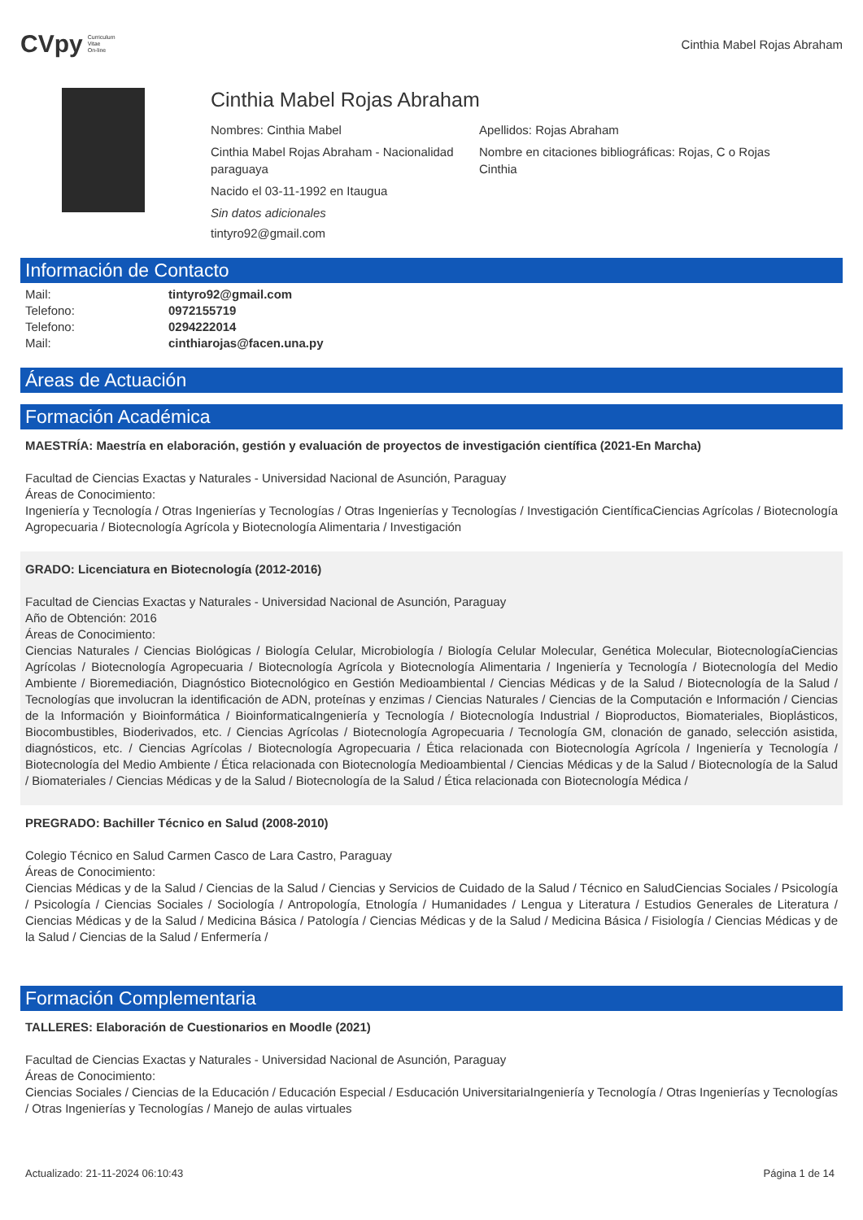CVpy Curriculum
Vitae
On-line
Cinthia Mabel Rojas Abraham
Cinthia Mabel Rojas Abraham
Nombres: Cinthia Mabel
Apellidos: Rojas Abraham
Cinthia Mabel Rojas Abraham - Nacionalidad paraguaya
Nombre en citaciones bibliográficas: Rojas, C o Rojas Cinthia
Nacido el 03-11-1992 en Itaugua
Sin datos adicionales
tintyro92@gmail.com
Información de Contacto
| Mail: | tintyro92@gmail.com |
| Telefono: | 0972155719 |
| Telefono: | 0294222014 |
| Mail: | cinthiarojas@facen.una.py |
Áreas de Actuación
Formación Académica
MAESTRÍA: Maestría en elaboración, gestión y evaluación de proyectos de investigación científica (2021-En Marcha)
Facultad de Ciencias Exactas y Naturales - Universidad Nacional de Asunción, Paraguay
Áreas de Conocimiento:
Ingeniería y Tecnología / Otras Ingenierías y Tecnologías / Otras Ingenierías y Tecnologías / Investigación CientíficaCiencias Agrícolas / Biotecnología Agropecuaria / Biotecnología Agrícola y Biotecnología Alimentaria / Investigación
GRADO: Licenciatura en Biotecnología (2012-2016)
Facultad de Ciencias Exactas y Naturales - Universidad Nacional de Asunción, Paraguay
Año de Obtención: 2016
Áreas de Conocimiento:
Ciencias Naturales / Ciencias Biológicas / Biología Celular, Microbiología / Biología Celular Molecular, Genética Molecular, BiotecnologíaCiencias Agrícolas / Biotecnología Agropecuaria / Biotecnología Agrícola y Biotecnología Alimentaria / Ingeniería y Tecnología / Biotecnología del Medio Ambiente / Bioremediación, Diagnóstico Biotecnológico en Gestión Medioambiental / Ciencias Médicas y de la Salud / Biotecnología de la Salud / Tecnologías que involucran la identificación de ADN, proteínas y enzimas / Ciencias Naturales / Ciencias de la Computación e Información / Ciencias de la Información y Bioinformática / BioinformaticaIngeniería y Tecnología / Biotecnología Industrial / Bioproductos, Biomateriales, Bioplásticos, Biocombustibles, Bioderivados, etc. / Ciencias Agrícolas / Biotecnología Agropecuaria / Tecnología GM, clonación de ganado, selección asistida, diagnósticos, etc. / Ciencias Agrícolas / Biotecnología Agropecuaria / Ética relacionada con Biotecnología Agrícola / Ingeniería y Tecnología / Biotecnología del Medio Ambiente / Ética relacionada con Biotecnología Medioambiental / Ciencias Médicas y de la Salud / Biotecnología de la Salud / Biomateriales / Ciencias Médicas y de la Salud / Biotecnología de la Salud / Ética relacionada con Biotecnología Médica /
PREGRADO: Bachiller Técnico en Salud (2008-2010)
Colegio Técnico en Salud Carmen Casco de Lara Castro, Paraguay
Áreas de Conocimiento:
Ciencias Médicas y de la Salud / Ciencias de la Salud / Ciencias y Servicios de Cuidado de la Salud / Técnico en SaludCiencias Sociales / Psicología / Psicología / Ciencias Sociales / Sociología / Antropología, Etnología / Humanidades / Lengua y Literatura / Estudios Generales de Literatura / Ciencias Médicas y de la Salud / Medicina Básica / Patología / Ciencias Médicas y de la Salud / Medicina Básica / Fisiología / Ciencias Médicas y de la Salud / Ciencias de la Salud / Enfermería /
Formación Complementaria
TALLERES: Elaboración de Cuestionarios en Moodle (2021)
Facultad de Ciencias Exactas y Naturales - Universidad Nacional de Asunción, Paraguay
Áreas de Conocimiento:
Ciencias Sociales / Ciencias de la Educación / Educación Especial / Esducación UniversitariaIngeniería y Tecnología / Otras Ingenierías y Tecnologías / Otras Ingenierías y Tecnologías / Manejo de aulas virtuales
Actualizado: 21-11-2024 06:10:43 Página 1 de 14